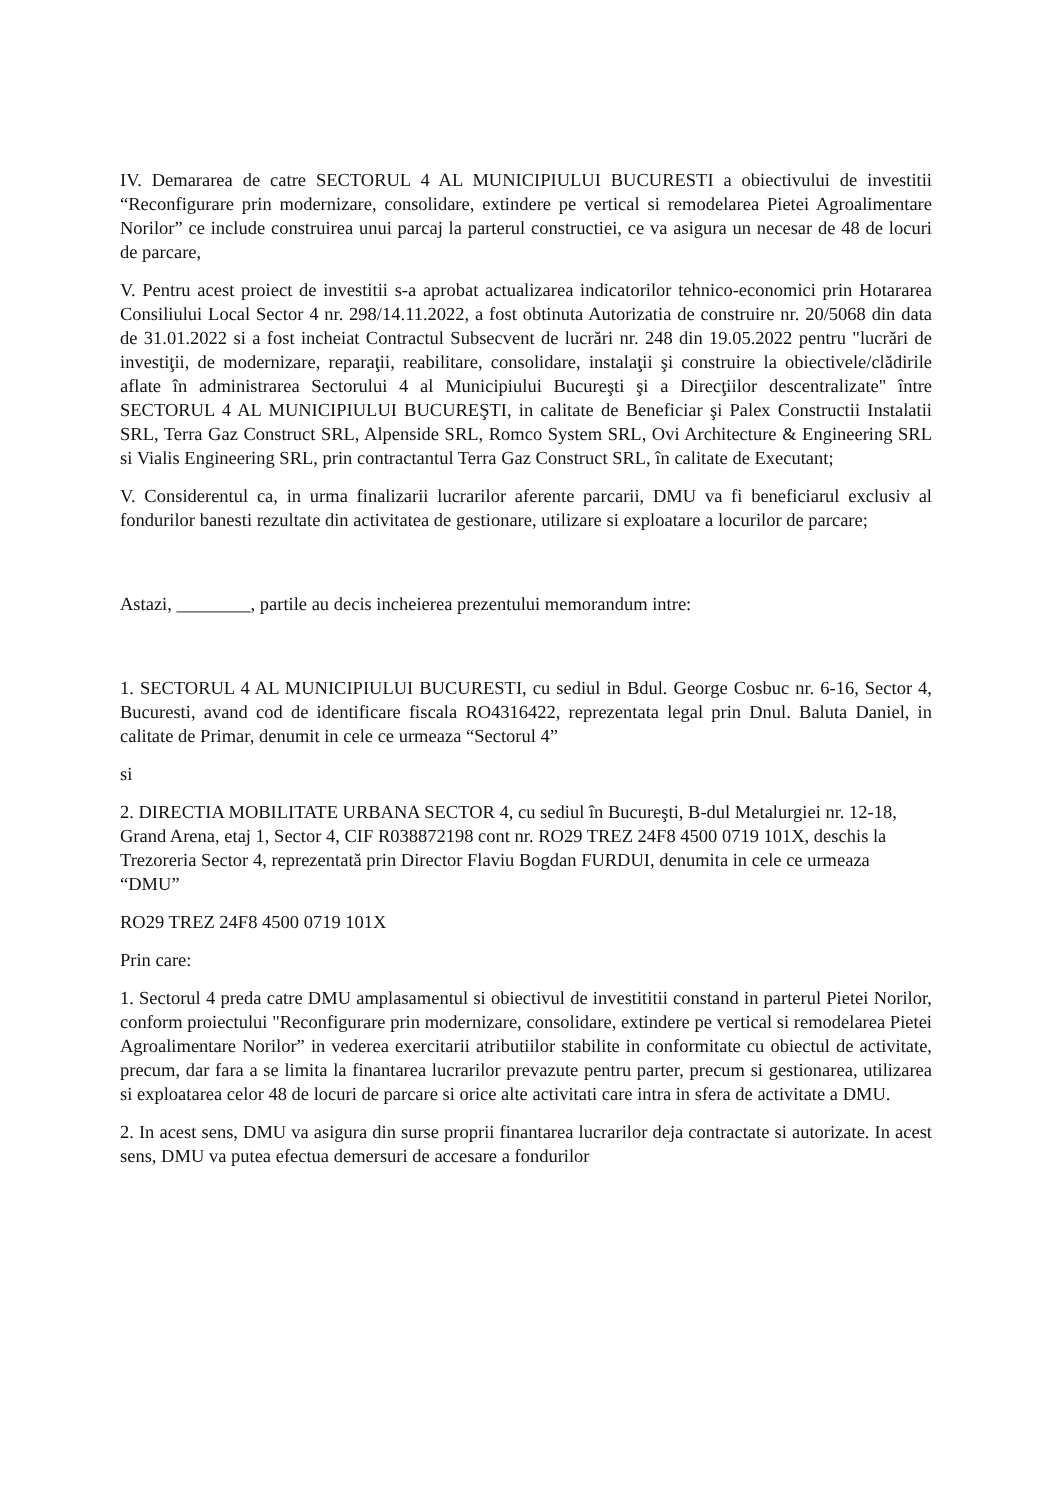IV. Demararea de catre SECTORUL 4 AL MUNICIPIULUI BUCURESTI a obiectivului de investitii “Reconfigurare prin modernizare, consolidare, extindere pe vertical si remodelarea Pietei Agroalimentare Norilor” ce include construirea unui parcaj la parterul constructiei, ce va asigura un necesar de 48 de locuri de parcare,
V. Pentru acest proiect de investitii s-a aprobat actualizarea indicatorilor tehnico-economici prin Hotararea Consiliului Local Sector 4 nr. 298/14.11.2022, a fost obtinuta Autorizatia de construire nr. 20/5068 din data de 31.01.2022 si a fost incheiat Contractul Subsecvent de lucrări nr. 248 din 19.05.2022 pentru "lucrări de investiţii, de modernizare, reparaţii, reabilitare, consolidare, instalaţii şi construire la obiectivele/clădirile aflate în administrarea Sectorului 4 al Municipiului Bucureşti şi a Direcţiilor descentralizate" între SECTORUL 4 AL MUNICIPIULUI BUCUREŞTI, in calitate de Beneficiar şi Palex Constructii Instalatii SRL, Terra Gaz Construct SRL, Alpenside SRL, Romco System SRL, Ovi Architecture & Engineering SRL si Vialis Engineering SRL, prin contractantul Terra Gaz Construct SRL, în calitate de Executant;
V. Considerentul ca, in urma finalizarii lucrarilor aferente parcarii, DMU va fi beneficiarul exclusiv al fondurilor banesti rezultate din activitatea de gestionare, utilizare si exploatare a locurilor de parcare;
Astazi, ________, partile au decis incheierea prezentului memorandum intre:
1. SECTORUL 4 AL MUNICIPIULUI BUCURESTI, cu sediul in Bdul. George Cosbuc nr. 6-16, Sector 4, Bucuresti, avand cod de identificare fiscala RO4316422, reprezentata legal prin Dnul. Baluta Daniel, in calitate de Primar, denumit in cele ce urmeaza “Sectorul 4”
si
2. DIRECTIA MOBILITATE URBANA SECTOR 4, cu sediul în Bucureşti, B-dul Metalurgiei nr. 12-18, Grand Arena, etaj 1, Sector 4, CIF R038872198 cont nr. RO29 TREZ 24F8 4500 0719 101X, deschis la Trezoreria Sector 4, reprezentată prin Director Flaviu Bogdan FURDUI, denumita in cele ce urmeaza “DMU”
RO29 TREZ 24F8 4500 0719 101X
Prin care:
1. Sectorul 4 preda catre DMU amplasamentul si obiectivul de investititii constand in parterul Pietei Norilor, conform proiectului "Reconfigurare prin modernizare, consolidare, extindere pe vertical si remodelarea Pietei Agroalimentare Norilor” in vederea exercitarii atributiilor stabilite in conformitate cu obiectul de activitate, precum, dar fara a se limita la finantarea lucrarilor prevazute pentru parter, precum si gestionarea, utilizarea si exploatarea celor 48 de locuri de parcare si orice alte activitati care intra in sfera de activitate a DMU.
2. In acest sens, DMU va asigura din surse proprii finantarea lucrarilor deja contractate si autorizate. In acest sens, DMU va putea efectua demersuri de accesare a fondurilor